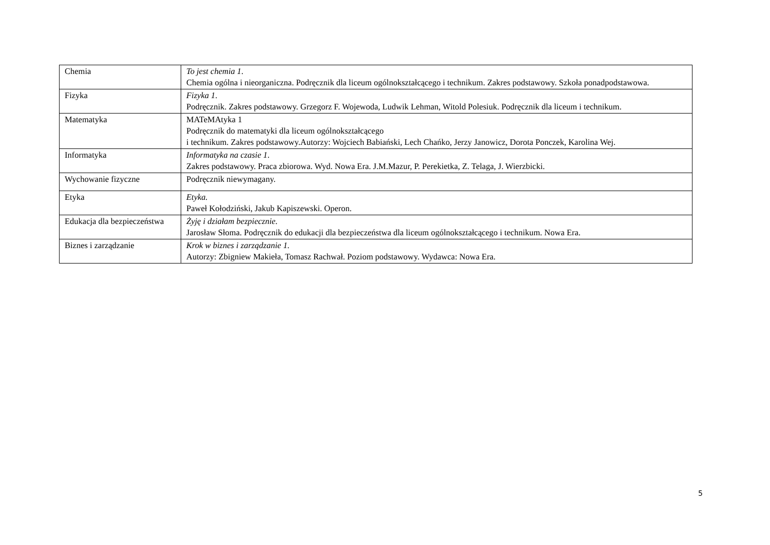| Chemia | To jest chemia 1 . Chemia ogólna i nieorganiczna. Podręcznik dla liceum ogólnokształcącego i technikum. Zakres podstawowy. Szkoła ponadpodstawowa. |
| Fizyka | Fizyka 1 . Podręcznik. Zakres podstawowy. Grzegorz F. Wojewoda, Ludwik Lehman, Witold Polesiuk. Podręcznik dla liceum i technikum. |
| Matematyka | MATeMAtyka 1 Podręcznik do matematyki dla liceum ogólnokształcącego i technikum. Zakres podstawowy.Autorzy: Wojciech Babiański, Lech Chańko, Jerzy Janowicz, Dorota Ponczek, Karolina Wej. |
| Informatyka | Informatyka na czasie 1 . Zakres podstawowy. Praca zbiorowa. Wyd. Nowa Era. J.M.Mazur, P. Perekietka, Z. Telaga, J. Wierzbicki. |
| Wychowanie fizyczne | Podręcznik niewymagany. |
| Etyka | Etyka. Paweł Kołodziński, Jakub Kapiszewski. Operon. |
| Edukacja dla bezpieczeństwa | Żyję i działam bezpiecznie. Jarosław Słoma. Podręcznik do edukacji dla bezpieczeństwa dla liceum ogólnokształcącego i technikum. Nowa Era. |
| Biznes i zarządzanie | Krok w biznes i zarządzanie 1. Autorzy: Zbigniew Makieła, Tomasz Rachwał. Poziom podstawowy. Wydawca: Nowa Era. |
5